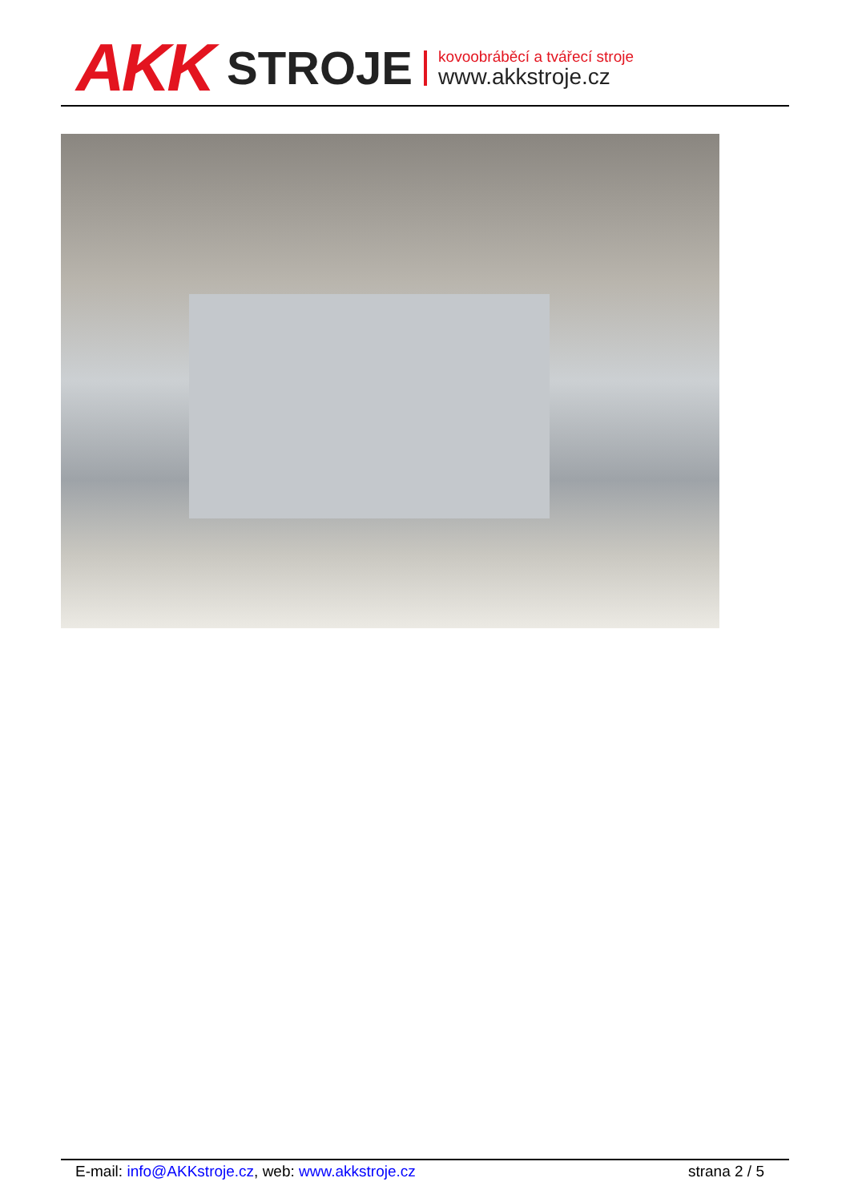AKK STROJE
kovoobráběcí a tvářecí stroje
www.akkstroje.cz
E-mail: info@AKKstroje.cz, web: www.akkstroje.cz strana 2 / 5